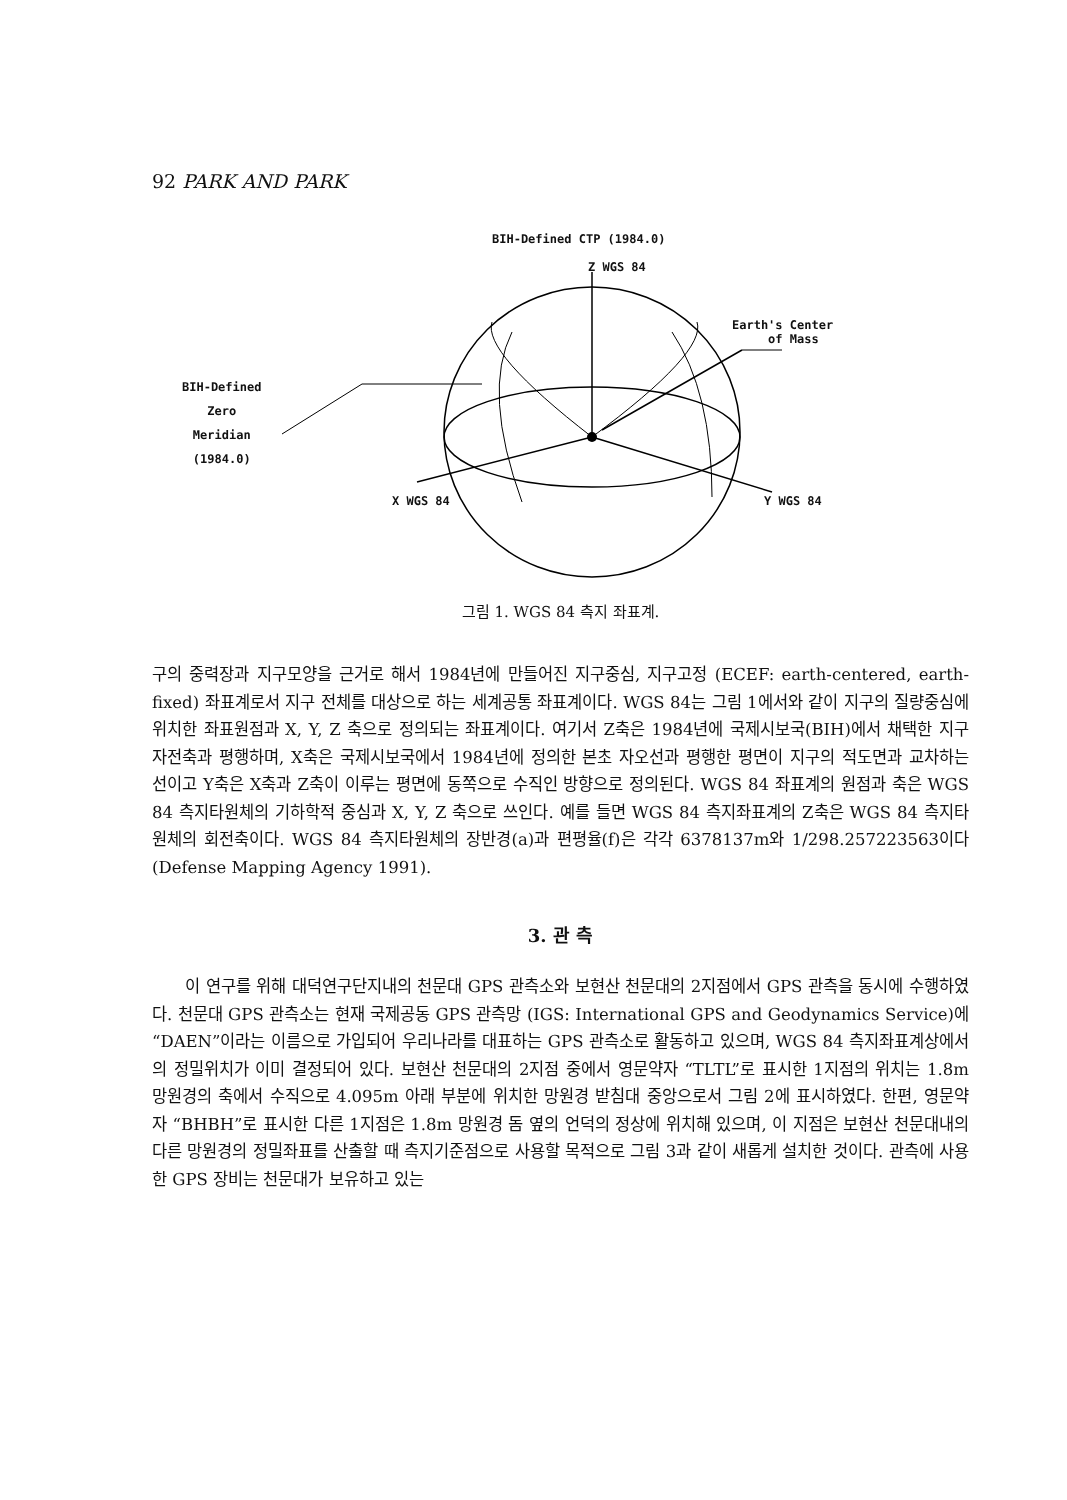92 PARK AND PARK
BIH-Defined CTP (1984.0)
Z WGS 84
Earth's Center
of Mass
BIH-Defined
Zero
Meridian
(1984.0)
X WGS 84 Y WGS 84
그림 1. WGS 84 측지 좌표계.
구의 중력장과 지구모양을 근거로 해서 1984년에 만들어진 지구중심, 지구고정 (ECEF: earth-centered, earth-fixed) 좌표계로서 지구 전체를 대상으로 하는 세계공통 좌표계이다. WGS 84는 그림 1에서와 같이 지구의 질량중심에 위치한 좌표원점과 X, Y, Z 축으로 정의되는 좌표계이다. 여기서 Z축은 1984년에 국제시보국(BIH)에서 채택한 지구 자전축과 평행하며, X축은 국제시보국에서 1984년에 정의한 본초 자오선과 평행한 평면이 지구의 적도면과 교차하는 선이고 Y축은 X축과 Z축이 이루는 평면에 동쪽으로 수직인 방향으로 정의된다. WGS 84 좌표계의 원점과 축은 WGS 84 측지타원체의 기하학적 중심과 X, Y, Z 축으로 쓰인다. 예를 들면 WGS 84 측지좌표계의 Z축은 WGS 84 측지타원체의 회전축이다. WGS 84 측지타원체의 장반경(a)과 편평율(f)은 각각 6378137m와 1/298.257223563이다 (Defense Mapping Agency 1991).
3. 관 측
이 연구를 위해 대덕연구단지내의 천문대 GPS 관측소와 보현산 천문대의 2지점에서 GPS 관측을 동시에 수행하였다. 천문대 GPS 관측소는 현재 국제공동 GPS 관측망 (IGS: International GPS and Geodynamics Service)에 “DAEN”이라는 이름으로 가입되어 우리나라를 대표하는 GPS 관측소로 활동하고 있으며, WGS 84 측지좌표계상에서의 정밀위치가 이미 결정되어 있다. 보현산 천문대의 2지점 중에서 영문약자 “TLTL”로 표시한 1지점의 위치는 1.8m 망원경의 축에서 수직으로 4.095m 아래 부분에 위치한 망원경 받침대 중앙으로서 그림 2에 표시하였다. 한편, 영문약자 “BHBH”로 표시한 다른 1지점은 1.8m 망원경 돔 옆의 언덕의 정상에 위치해 있으며, 이 지점은 보현산 천문대내의 다른 망원경의 정밀좌표를 산출할 때 측지기준점으로 사용할 목적으로 그림 3과 같이 새롭게 설치한 것이다. 관측에 사용한 GPS 장비는 천문대가 보유하고 있는